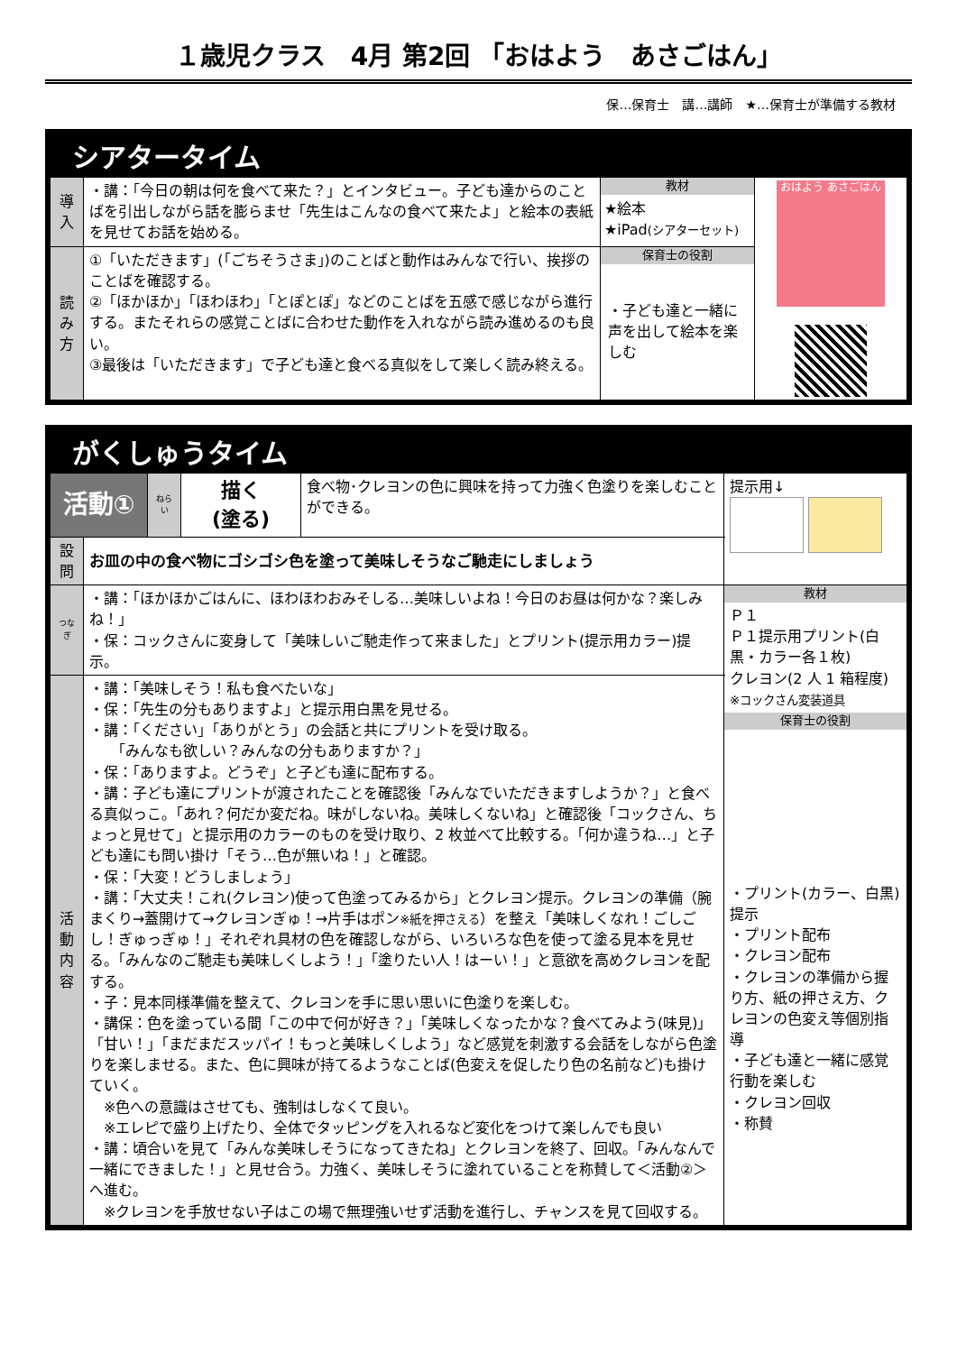１歳児クラス　4月 第2回 「おはよう　あさごはん」
保…保育士　講…講師　★…保育士が準備する教材
シアタータイム
| 導入 | ・講：「今日の朝は何を食べて来た？」とインタビュー。子ども達からのことばを引出しながら話を膨らませ「先生はこんなの食べて来たよ」と絵本の表紙を見せてお話を始める。 | 教材 ★絵本 ★iPad (シアターセット) | おはよう あさごはん |
| 読み方 | ①「いただきます」(「ごちそうさま」)のことばと動作はみんなで行い、挨拶のことばを確認する。 ②「ほかほか」「ほわほわ」「とぽとぽ」などのことばを五感で感じながら進行する。またそれらの感覚ことばに合わせた動作を入れながら読み進めるのも良い。 ③最後は「いただきます」で子ども達と食べる真似をして楽しく読み終える。 | 保育士の役割 ・子ども達と一緒に声を出して絵本を楽しむ | |
がくしゅうタイム
| 活動① | | ねらい | 描く (塗る) | 食べ物･クレヨンの色に興味を持って力強く色塗りを楽しむことができる。 | 提示用↓ |
| 設問 | お皿の中の食べ物にゴシゴシ色を塗って美味しそうなご馳走にしましょう | | | | |
| つなぎ | ・講：「ほかほかごはんに、ほわほわおみそしる…美味しいよね！今日のお昼は何かな？楽しみね！」 ・保：コックさんに変身して「美味しいご馳走作って来ました」とプリント(提示用カラー)提示。 | | | | 教材 Ｐ１ Ｐ１提示用プリント(白黒・カラー各１枚) クレヨン(2 人 1 箱程度) ※コックさん変装道具 保育士の役割 ・プリント(カラー、白黒)提示 ・プリント配布 ・クレヨン配布 ・クレヨンの準備から握り方、紙の押さえ方、クレヨンの色変え等個別指導 ・子ども達と一緒に感覚行動を楽しむ ・クレヨン回収 ・称賛 |
| 活動内容 | ・講：「美味しそう！私も食べたいな」 ・保：「先生の分もありますよ」と提示用白黒を見せる。 ・講：「ください」「ありがとう」の会話と共にプリントを受け取る。 「みんなも欲しい？みんなの分もありますか？」 ・保：「ありますよ。どうぞ」と子ども達に配布する。 ・講：子ども達にプリントが渡されたことを確認後「みんなでいただきますしようか？」と食べる真似っこ。「あれ？何だか変だね。味がしないね。美味しくないね」と確認後「コックさん、ちょっと見せて」と提示用のカラーのものを受け取り、2 枚並べて比較する。「何か違うね…」と子ども達にも問い掛け「そう…色が無いね！」と確認。 ・保：「大変！どうしましょう」 ・講：「大丈夫！これ(クレヨン)使って色塗ってみるから」とクレヨン提示。クレヨンの準備（腕まくり→蓋開けて→クレヨンぎゅ！→片手はポン ※紙を押さえる ）を整え「美味しくなれ！ごしごし！ぎゅっぎゅ！」それぞれ具材の色を確認しながら、いろいろな色を使って塗る見本を見せる。「みんなのご馳走も美味しくしよう！」「塗りたい人！はーい！」と意欲を高めクレヨンを配する。 ・子：見本同様準備を整えて、クレヨンを手に思い思いに色塗りを楽しむ。 ・講保：色を塗っている間「この中で何が好き？」「美味しくなったかな？食べてみよう(味見)」「甘い！」「まだまだスッパイ！もっと美味しくしよう」など感覚を刺激する会話をしながら色塗りを楽しませる。また、色に興味が持てるようなことば(色変えを促したり色の名前など)も掛けていく。 ※色への意識はさせても、強制はしなくて良い。 ※エレピで盛り上げたり、全体でタッピングを入れるなど変化をつけて楽しんでも良い ・講：頃合いを見て「みんな美味しそうになってきたね」とクレヨンを終了、回収。「みんなんで一緒にできました！」と見せ合う。力強く、美味しそうに塗れていることを称賛して＜活動②＞へ進む。 ※クレヨンを手放せない子はこの場で無理強いせず活動を進行し、チャンスを見て回収する。 | | | | |